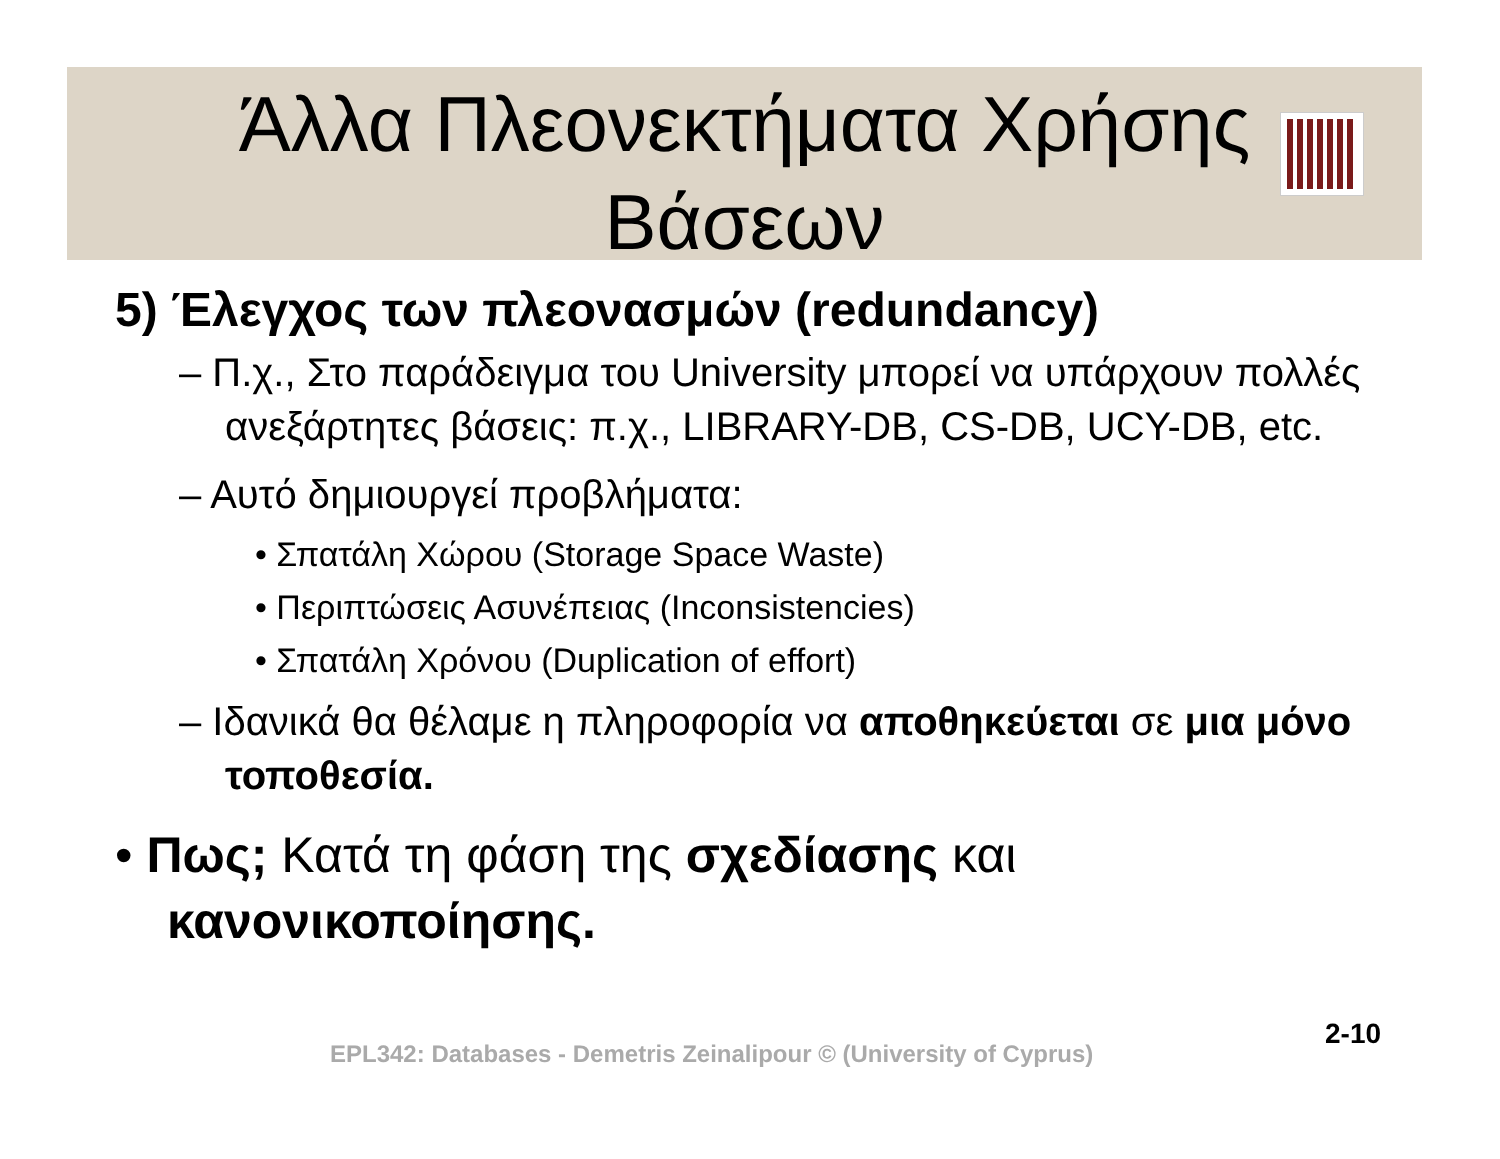Άλλα Πλεονεκτήματα Χρήσης
Βάσεων
5) Έλεγχος των πλεονασμών (redundancy)
– Π.χ., Στο παράδειγμα του University μπορεί να υπάρχουν πολλές ανεξάρτητες βάσεις: π.χ., LIBRARY-DB, CS-DB, UCY-DB, etc.
– Αυτό δημιουργεί προβλήματα:
• Σπατάλη Χώρου (Storage Space Waste)
• Περιπτώσεις Ασυνέπειας (Inconsistencies)
• Σπατάλη Χρόνου (Duplication of effort)
– Ιδανικά θα θέλαμε η πληροφορία να αποθηκεύεται σε μια μόνο τοποθεσία.
• Πως; Κατά τη φάση της σχεδίασης και κανονικοποίησης.
EPL342: Databases - Demetris Zeinalipour © (University of Cyprus)
2-10